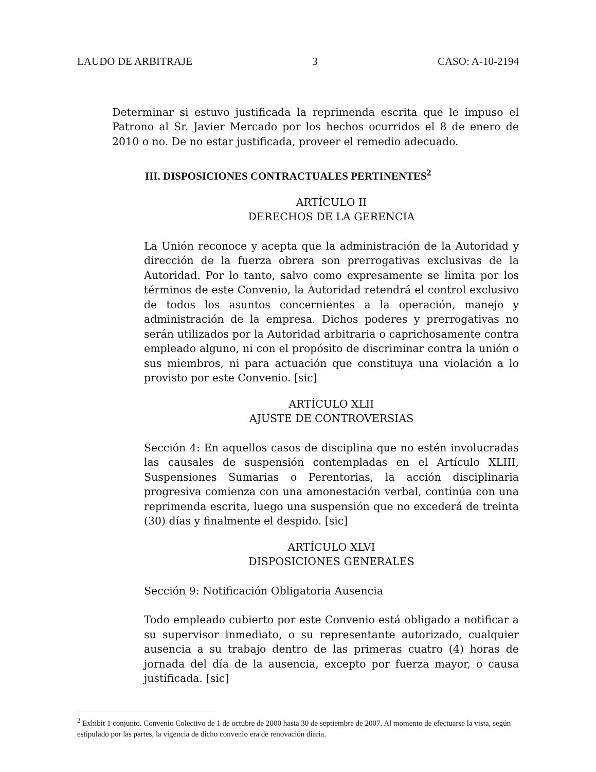LAUDO DE ARBITRAJE 3 CASO: A-10-2194
Determinar si estuvo justificada la reprimenda escrita que le impuso el Patrono al Sr. Javier Mercado por los hechos ocurridos el 8 de enero de 2010 o no. De no estar justificada, proveer el remedio adecuado.
III. DISPOSICIONES CONTRACTUALES PERTINENTES<sup>2</sup>
ARTÍCULO II
DERECHOS DE LA GERENCIA
La Unión reconoce y acepta que la administración de la Autoridad y dirección de la fuerza obrera son prerrogativas exclusivas de la Autoridad. Por lo tanto, salvo como expresamente se limita por los términos de este Convenio, la Autoridad retendrá el control exclusivo de todos los asuntos concernientes a la operación, manejo y administración de la empresa. Dichos poderes y prerrogativas no serán utilizados por la Autoridad arbitraria o caprichosamente contra empleado alguno, ni con el propósito de discriminar contra la unión o sus miembros, ni para actuación que constituya una violación a lo provisto por este Convenio. [sic]
ARTÍCULO XLII
AJUSTE DE CONTROVERSIAS
Sección 4: En aquellos casos de disciplina que no estén involucradas las causales de suspensión contempladas en el Artículo XLIII, Suspensiones Sumarias o Perentorias, la acción disciplinaria progresiva comienza con una amonestación verbal, continúa con una reprimenda escrita, luego una suspensión que no excederá de treinta (30) días y finalmente el despido. [sic]
ARTÍCULO XLVI
DISPOSICIONES GENERALES
Sección 9: Notificación Obligatoria Ausencia
Todo empleado cubierto por este Convenio está obligado a notificar a su supervisor inmediato, o su representante autorizado, cualquier ausencia a su trabajo dentro de las primeras cuatro (4) horas de jornada del día de la ausencia, excepto por fuerza mayor, o causa justificada. [sic]
<sup>2</sup> Exhibit 1 conjunto. Convenio Colectivo de 1 de octubre de 2000 hasta 30 de septiembre de 2007. Al momento de efectuarse la vista, según estipulado por las partes, la vigencia de dicho convenio era de renovación diaria.